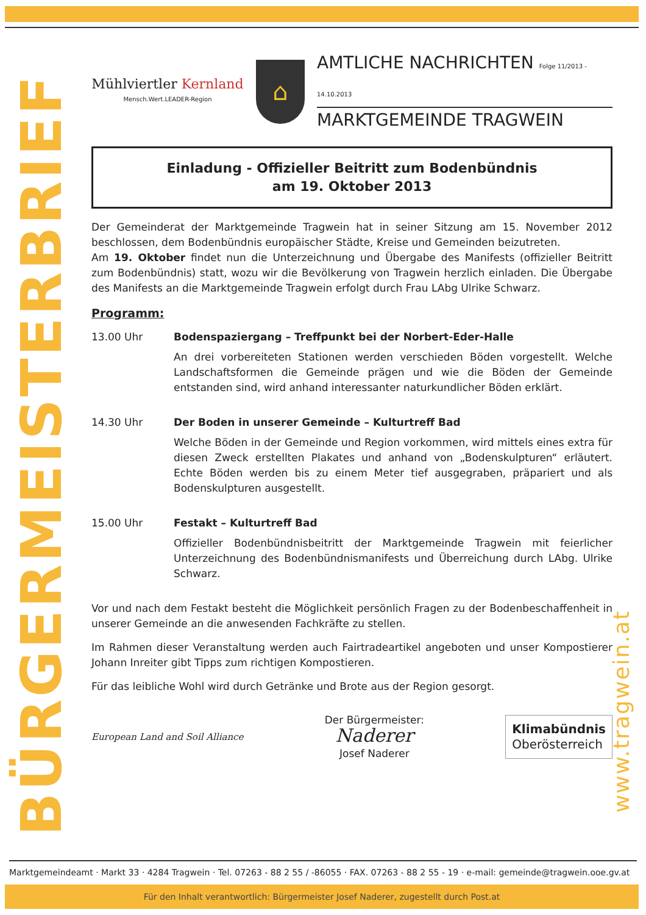BÜRGERMEISTERBRIEF
www.tragwein.at
Mühlviertler Kernland
Mensch.Wert.LEADER-Region
⌂
AMTLICHE NACHRICHTEN Folge 11/2013 - 14.10.2013
MARKTGEMEINDE TRAGWEIN
Einladung - Offizieller Beitritt zum Bodenbündnis
am 19. Oktober 2013
Der Gemeinderat der Marktgemeinde Tragwein hat in seiner Sitzung am 15. November 2012 beschlossen, dem Bodenbündnis europäischer Städte, Kreise und Gemeinden beizutreten.
Am 19. Oktober findet nun die Unterzeichnung und Übergabe des Manifests (offizieller Beitritt zum Bodenbündnis) statt, wozu wir die Bevölkerung von Tragwein herzlich einladen. Die Übergabe des Manifests an die Marktgemeinde Tragwein erfolgt durch Frau LAbg Ulrike Schwarz.
Programm:
13.00 Uhr Bodenspaziergang – Treffpunkt bei der Norbert-Eder-Halle
An drei vorbereiteten Stationen werden verschieden Böden vorgestellt. Welche Landschaftsformen die Gemeinde prägen und wie die Böden der Gemeinde entstanden sind, wird anhand interessanter naturkundlicher Böden erklärt.
14.30 Uhr Der Boden in unserer Gemeinde – Kulturtreff Bad
Welche Böden in der Gemeinde und Region vorkommen, wird mittels eines extra für diesen Zweck erstellten Plakates und anhand von „Bodenskulpturen“ erläutert. Echte Böden werden bis zu einem Meter tief ausgegraben, präpariert und als Bodenskulpturen ausgestellt.
15.00 Uhr Festakt – Kulturtreff Bad
Offizieller Bodenbündnisbeitritt der Marktgemeinde Tragwein mit feierlicher Unterzeichnung des Bodenbündnismanifests und Überreichung durch LAbg. Ulrike Schwarz.
Vor und nach dem Festakt besteht die Möglichkeit persönlich Fragen zu der Bodenbeschaffenheit in unserer Gemeinde an die anwesenden Fachkräfte zu stellen.
Im Rahmen dieser Veranstaltung werden auch Fairtradeartikel angeboten und unser Kompostierer Johann Inreiter gibt Tipps zum richtigen Kompostieren.
Für das leibliche Wohl wird durch Getränke und Brote aus der Region gesorgt.
European Land and Soil Alliance
Der Bürgermeister:
Naderer
Josef Naderer
Klimabündnis
Oberösterreich
Marktgemeindeamt · Markt 33 · 4284 Tragwein · Tel. 07263 - 88 2 55 / -86055 · FAX. 07263 - 88 2 55 - 19 · e-mail: gemeinde@tragwein.ooe.gv.at
Für den Inhalt verantwortlich: Bürgermeister Josef Naderer, zugestellt durch Post.at